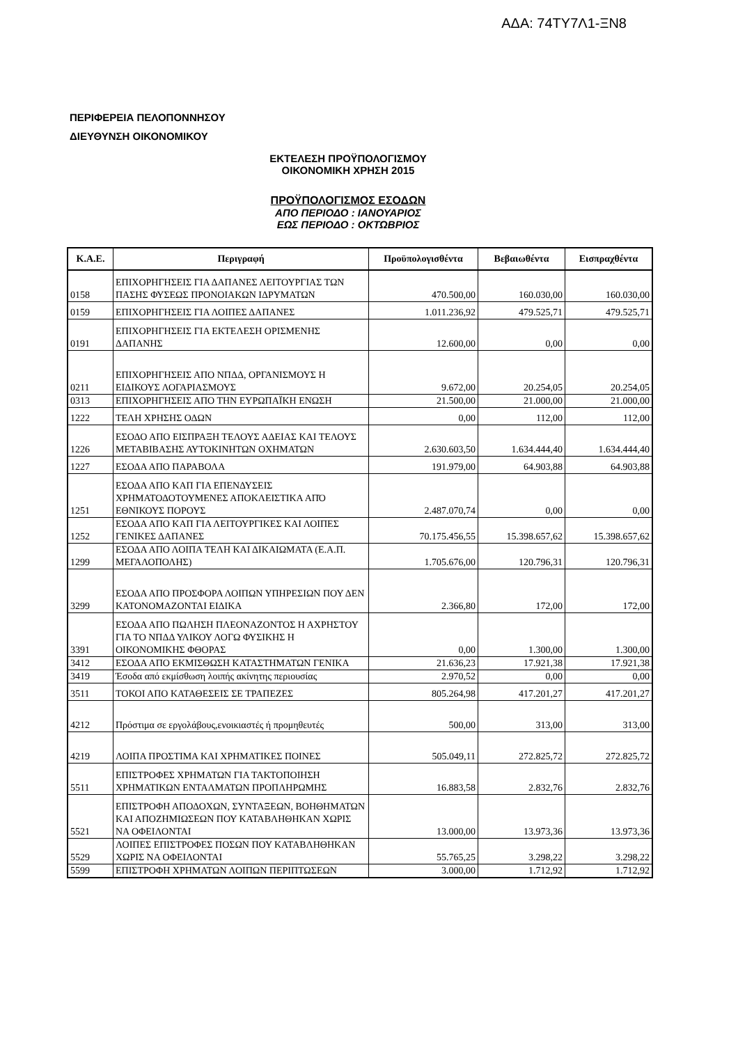ΑΔΑ: 74ΤΥ7Λ1-ΞΝ8
ΠΕΡΙΦΕΡΕΙΑ ΠΕΛΟΠΟΝΝΗΣΟΥ
ΔΙΕΥΘΥΝΣΗ ΟΙΚΟΝΟΜΙΚΟΥ
ΕΚΤΕΛΕΣΗ ΠΡΟΫΠΟΛΟΓΙΣΜΟΥ
ΟΙΚΟΝΟΜΙΚΗ ΧΡΗΣΗ 2015
ΠΡΟΫΠΟΛΟΓΙΣΜΟΣ ΕΣΟΔΩΝ
ΑΠΟ ΠΕΡΙΟΔΟ : ΙΑΝΟΥΑΡΙΟΣ
ΕΩΣ ΠΕΡΙΟΔΟ : ΟΚΤΩΒΡΙΟΣ
| Κ.Α.Ε. | Περιγραφή | Προϋπολογισθέντα | Βεβαιωθέντα | Εισπραχθέντα |
| --- | --- | --- | --- | --- |
| 0158 | ΕΠΙΧΟΡΗΓΗΣΕΙΣ ΓΙΑ ΔΑΠΑΝΕΣ ΛΕΙΤΟΥΡΓΙΑΣ ΤΩΝ ΠΑΣΗΣ ΦΥΣΕΩΣ ΠΡΟΝΟΙΑΚΩΝ ΙΔΡΥΜΑΤΩΝ | 470.500,00 | 160.030,00 | 160.030,00 |
| 0159 | ΕΠΙΧΟΡΗΓΗΣΕΙΣ ΓΙΑ ΛΟΙΠΕΣ ΔΑΠΑΝΕΣ | 1.011.236,92 | 479.525,71 | 479.525,71 |
| 0191 | ΕΠΙΧΟΡΗΓΗΣΕΙΣ ΓΙΑ ΕΚΤΕΛΕΣΗ ΟΡΙΣΜΕΝΗΣ ΔΑΠΑΝΗΣ | 12.600,00 | 0,00 | 0,00 |
| 0211 | ΕΠΙΧΟΡΗΓΗΣΕΙΣ ΑΠΟ ΝΠΔΔ, ΟΡΓΑΝΙΣΜΟΥΣ Η ΕΙΔΙΚΟΥΣ ΛΟΓΑΡΙΑΣΜΟΥΣ | 9.672,00 | 20.254,05 | 20.254,05 |
| 0313 | ΕΠΙΧΟΡΗΓΗΣΕΙΣ ΑΠΟ ΤΗΝ ΕΥΡΩΠΑΪΚΗ ΕΝΩΣΗ | 21.500,00 | 21.000,00 | 21.000,00 |
| 1222 | ΤΕΛΗ ΧΡΗΣΗΣ ΟΔΩΝ | 0,00 | 112,00 | 112,00 |
| 1226 | ΕΣΟΔΟ ΑΠΟ ΕΙΣΠΡΑΞΗ ΤΕΛΟΥΣ ΑΔΕΙΑΣ ΚΑΙ ΤΕΛΟΥΣ ΜΕΤΑΒΙΒΑΣΗΣ ΑΥΤΟΚΙΝΗΤΩΝ ΟΧΗΜΑΤΩΝ | 2.630.603,50 | 1.634.444,40 | 1.634.444,40 |
| 1227 | ΕΣΟΔΑ ΑΠΟ ΠΑΡΑΒΟΛΑ | 191.979,00 | 64.903,88 | 64.903,88 |
| 1251 | ΕΣΟΔΑ ΑΠΟ ΚΑΠ ΓΙΑ ΕΠΕΝΔΥΣΕΙΣ ΧΡΗΜΑΤΟΔΟΤΟΥΜΕΝΕΣ ΑΠΟΚΛΕΙΣΤΙΚΑ ΑΠΌ ΕΘΝΙΚΟΥΣ ΠΟΡΟΥΣ | 2.487.070,74 | 0,00 | 0,00 |
| 1252 | ΕΣΟΔΑ ΑΠΟ ΚΑΠ ΓΙΑ ΛΕΙΤΟΥΡΓΙΚΕΣ ΚΑΙ ΛΟΙΠΕΣ ΓΕΝΙΚΕΣ ΔΑΠΑΝΕΣ | 70.175.456,55 | 15.398.657,62 | 15.398.657,62 |
| 1299 | ΕΣΟΔΑ ΑΠΟ ΛΟΙΠΑ ΤΕΛΗ ΚΑΙ ΔΙΚΑΙΩΜΑΤΑ (Ε.Α.Π. ΜΕΓΑΛΟΠΟΛΗΣ) | 1.705.676,00 | 120.796,31 | 120.796,31 |
| 3299 | ΕΣΟΔΑ ΑΠΟ ΠΡΟΣΦΟΡΑ ΛΟΙΠΩΝ ΥΠΗΡΕΣΙΩΝ ΠΟΥ ΔΕΝ ΚΑΤΟΝΟΜΑΖΟΝΤΑΙ ΕΙΔΙΚΑ | 2.366,80 | 172,00 | 172,00 |
| 3391 | ΕΣΟΔΑ ΑΠΟ ΠΩΛΗΣΗ ΠΛΕΟΝΑΖΟΝΤΟΣ Η ΑΧΡΗΣΤΟΥ ΓΙΑ ΤΟ ΝΠΔΔ ΥΛΙΚΟΥ ΛΟΓΩ ΦΥΣΙΚΗΣ Η ΟΙΚΟΝΟΜΙΚΗΣ ΦΘΟΡΑΣ | 0,00 | 1.300,00 | 1.300,00 |
| 3412 | ΕΣΟΔΑ ΑΠΟ ΕΚΜΙΣΘΩΣΗ ΚΑΤΑΣΤΗΜΑΤΩΝ ΓΕΝΙΚΑ | 21.636,23 | 17.921,38 | 17.921,38 |
| 3419 | Έσοδα από εκμίσθωση λοιπής ακίνητης περιουσίας | 2.970,52 | 0,00 | 0,00 |
| 3511 | ΤΟΚΟΙ ΑΠΟ ΚΑΤΑΘΕΣΕΙΣ ΣΕ ΤΡΑΠΕΖΕΣ | 805.264,98 | 417.201,27 | 417.201,27 |
| 4212 | Πρόστιμα σε εργολάβους,ενοικιαστές ή προμηθευτές | 500,00 | 313,00 | 313,00 |
| 4219 | ΛΟΙΠΑ ΠΡΟΣΤΙΜΑ ΚΑΙ ΧΡΗΜΑΤΙΚΕΣ ΠΟΙΝΕΣ | 505.049,11 | 272.825,72 | 272.825,72 |
| 5511 | ΕΠΙΣΤΡΟΦΕΣ ΧΡΗΜΑΤΩΝ ΓΙΑ ΤΑΚΤΟΠΟΙΗΣΗ ΧΡΗΜΑΤΙΚΩΝ ΕΝΤΑΛΜΑΤΩΝ ΠΡΟΠΛΗΡΩΜΗΣ | 16.883,58 | 2.832,76 | 2.832,76 |
| 5521 | ΕΠΙΣΤΡΟΦΗ ΑΠΟΔΟΧΩΝ, ΣΥΝΤΑΞΕΩΝ, ΒΟΗΘΗΜΑΤΩΝ ΚΑΙ ΑΠΟΖΗΜΙΩΣΕΩΝ ΠΟΥ ΚΑΤΑΒΛΗΘΗΚΑΝ ΧΩΡΙΣ ΝΑ ΟΦΕΙΛΟΝΤΑΙ | 13.000,00 | 13.973,36 | 13.973,36 |
| 5529 | ΛΟΙΠΕΣ ΕΠΙΣΤΡΟΦΕΣ ΠΟΣΩΝ ΠΟΥ ΚΑΤΑΒΛΗΘΗΚΑΝ ΧΩΡΙΣ ΝΑ ΟΦΕΙΛΟΝΤΑΙ | 55.765,25 | 3.298,22 | 3.298,22 |
| 5599 | ΕΠΙΣΤΡΟΦΗ ΧΡΗΜΑΤΩΝ ΛΟΙΠΩΝ ΠΕΡΙΠΤΩΣΕΩΝ | 3.000,00 | 1.712,92 | 1.712,92 |